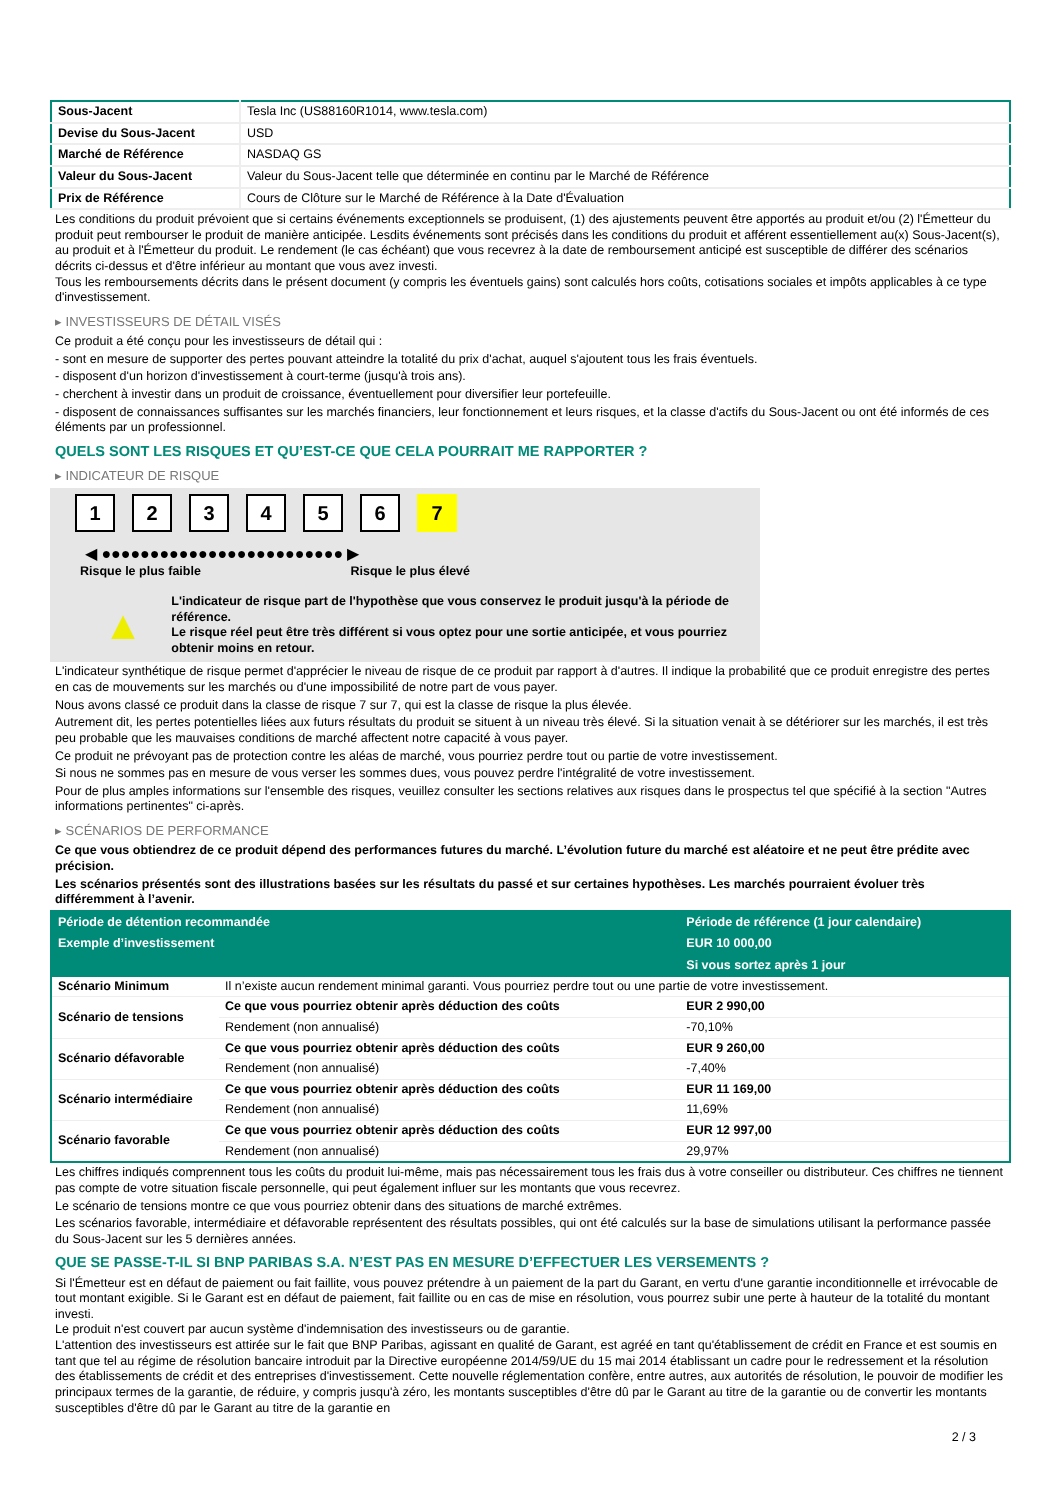| Sous-Jacent | Tesla Inc (US88160R1014, www.tesla.com) |
| Devise du Sous-Jacent | USD |
| Marché de Référence | NASDAQ GS |
| Valeur du Sous-Jacent | Valeur du Sous-Jacent telle que déterminée en continu par le Marché de Référence |
| Prix de Référence | Cours de Clôture sur le Marché de Référence à la Date d'Évaluation |
Les conditions du produit prévoient que si certains événements exceptionnels se produisent, (1) des ajustements peuvent être apportés au produit et/ou (2) l'Émetteur du produit peut rembourser le produit de manière anticipée. Lesdits événements sont précisés dans les conditions du produit et afférent essentiellement au(x) Sous-Jacent(s), au produit et à l'Émetteur du produit. Le rendement (le cas échéant) que vous recevrez à la date de remboursement anticipé est susceptible de différer des scénarios décrits ci-dessus et d'être inférieur au montant que vous avez investi.
Tous les remboursements décrits dans le présent document (y compris les éventuels gains) sont calculés hors coûts, cotisations sociales et impôts applicables à ce type d'investissement.
▸ INVESTISSEURS DE DÉTAIL VISÉS
Ce produit a été conçu pour les investisseurs de détail qui :
- sont en mesure de supporter des pertes pouvant atteindre la totalité du prix d'achat, auquel s'ajoutent tous les frais éventuels.
- disposent d'un horizon d'investissement à court-terme (jusqu'à trois ans).
- cherchent à investir dans un produit de croissance, éventuellement pour diversifier leur portefeuille.
- disposent de connaissances suffisantes sur les marchés financiers, leur fonctionnement et leurs risques, et la classe d'actifs du Sous-Jacent ou ont été informés de ces éléments par un professionnel.
QUELS SONT LES RISQUES ET QU’EST-CE QUE CELA POURRAIT ME RAPPORTER ?
▸ INDICATEUR DE RISQUE
1234567
◀ ●●●●●●●●●●●●●●●●●●●●●●●●● ▶
Risque le plus faible Risque le plus élevé
▲
L'indicateur de risque part de l'hypothèse que vous conservez le produit jusqu'à la période de référence.
Le risque réel peut être très différent si vous optez pour une sortie anticipée, et vous pourriez obtenir moins en retour.
L'indicateur synthétique de risque permet d'apprécier le niveau de risque de ce produit par rapport à d'autres. Il indique la probabilité que ce produit enregistre des pertes en cas de mouvements sur les marchés ou d'une impossibilité de notre part de vous payer.
Nous avons classé ce produit dans la classe de risque 7 sur 7, qui est la classe de risque la plus élevée.
Autrement dit, les pertes potentielles liées aux futurs résultats du produit se situent à un niveau très élevé. Si la situation venait à se détériorer sur les marchés, il est très peu probable que les mauvaises conditions de marché affectent notre capacité à vous payer.
Ce produit ne prévoyant pas de protection contre les aléas de marché, vous pourriez perdre tout ou partie de votre investissement.
Si nous ne sommes pas en mesure de vous verser les sommes dues, vous pouvez perdre l'intégralité de votre investissement.
Pour de plus amples informations sur l'ensemble des risques, veuillez consulter les sections relatives aux risques dans le prospectus tel que spécifié à la section "Autres informations pertinentes" ci-après.
▸ SCÉNARIOS DE PERFORMANCE
Ce que vous obtiendrez de ce produit dépend des performances futures du marché. L’évolution future du marché est aléatoire et ne peut être prédite avec précision.
Les scénarios présentés sont des illustrations basées sur les résultats du passé et sur certaines hypothèses. Les marchés pourraient évoluer très différemment à l’avenir.
| Période de détention recommandée | | Période de référence (1 jour calendaire) |
| --- | --- | --- |
| Exemple d’investissement | | EUR 10 000,00 |
| | | Si vous sortez après 1 jour |
| Scénario Minimum | Il n’existe aucun rendement minimal garanti. Vous pourriez perdre tout ou une partie de votre investissement. | |
| Scénario de tensions | Ce que vous pourriez obtenir après déduction des coûts | EUR 2 990,00 |
| | Rendement (non annualisé) | -70,10% |
| Scénario défavorable | Ce que vous pourriez obtenir après déduction des coûts | EUR 9 260,00 |
| | Rendement (non annualisé) | -7,40% |
| Scénario intermédiaire | Ce que vous pourriez obtenir après déduction des coûts | EUR 11 169,00 |
| | Rendement (non annualisé) | 11,69% |
| Scénario favorable | Ce que vous pourriez obtenir après déduction des coûts | EUR 12 997,00 |
| | Rendement (non annualisé) | 29,97% |
Les chiffres indiqués comprennent tous les coûts du produit lui-même, mais pas nécessairement tous les frais dus à votre conseiller ou distributeur. Ces chiffres ne tiennent pas compte de votre situation fiscale personnelle, qui peut également influer sur les montants que vous recevrez.
Le scénario de tensions montre ce que vous pourriez obtenir dans des situations de marché extrêmes.
Les scénarios favorable, intermédiaire et défavorable représentent des résultats possibles, qui ont été calculés sur la base de simulations utilisant la performance passée du Sous-Jacent sur les 5 dernières années.
QUE SE PASSE-T-IL SI BNP PARIBAS S.A. N’EST PAS EN MESURE D’EFFECTUER LES VERSEMENTS ?
Si l'Émetteur est en défaut de paiement ou fait faillite, vous pouvez prétendre à un paiement de la part du Garant, en vertu d'une garantie inconditionnelle et irrévocable de tout montant exigible. Si le Garant est en défaut de paiement, fait faillite ou en cas de mise en résolution, vous pourrez subir une perte à hauteur de la totalité du montant investi.
Le produit n'est couvert par aucun système d'indemnisation des investisseurs ou de garantie.
L'attention des investisseurs est attirée sur le fait que BNP Paribas, agissant en qualité de Garant, est agréé en tant qu'établissement de crédit en France et est soumis en tant que tel au régime de résolution bancaire introduit par la Directive européenne 2014/59/UE du 15 mai 2014 établissant un cadre pour le redressement et la résolution des établissements de crédit et des entreprises d'investissement. Cette nouvelle réglementation confère, entre autres, aux autorités de résolution, le pouvoir de modifier les principaux termes de la garantie, de réduire, y compris jusqu'à zéro, les montants susceptibles d'être dû par le Garant au titre de la garantie ou de convertir les montants susceptibles d'être dû par le Garant au titre de la garantie en
2 / 3